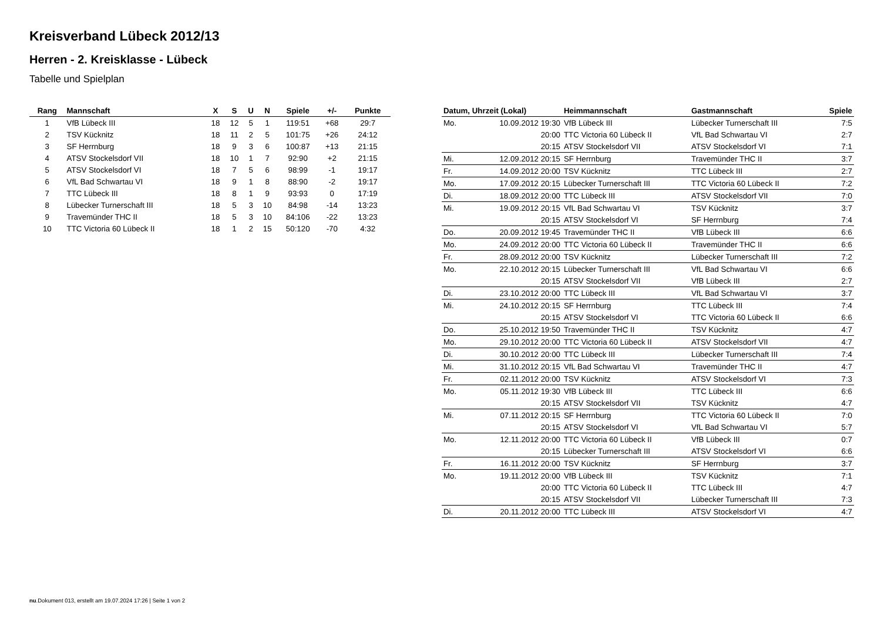Kreisverband Lübeck 2012/13
Herren - 2. Kreisklasse - Lübeck
Tabelle und Spielplan
| Rang | Mannschaft | X | S | U | N | Spiele | +/- | Punkte |
| --- | --- | --- | --- | --- | --- | --- | --- | --- |
| 1 | VfB Lübeck III | 18 | 12 | 5 | 1 | 119:51 | +68 | 29:7 |
| 2 | TSV Kücknitz | 18 | 11 | 2 | 5 | 101:75 | +26 | 24:12 |
| 3 | SF Herrnburg | 18 | 9 | 3 | 6 | 100:87 | +13 | 21:15 |
| 4 | ATSV Stockelsdorf VII | 18 | 10 | 1 | 7 | 92:90 | +2 | 21:15 |
| 5 | ATSV Stockelsdorf VI | 18 | 7 | 5 | 6 | 98:99 | -1 | 19:17 |
| 6 | VfL Bad Schwartau VI | 18 | 9 | 1 | 8 | 88:90 | -2 | 19:17 |
| 7 | TTC Lübeck III | 18 | 8 | 1 | 9 | 93:93 | 0 | 17:19 |
| 8 | Lübecker Turnerschaft III | 18 | 5 | 3 | 10 | 84:98 | -14 | 13:23 |
| 9 | Travemünder THC II | 18 | 5 | 3 | 10 | 84:106 | -22 | 13:23 |
| 10 | TTC Victoria 60 Lübeck II | 18 | 1 | 2 | 15 | 50:120 | -70 | 4:32 |
| Datum, Uhrzeit (Lokal) | | Heimmannschaft | Gastmannschaft | Spiele |
| --- | --- | --- | --- | --- |
| Mo. | 10.09.2012 19:30 | VfB Lübeck III | Lübecker Turnerschaft III | 7:5 |
| | 20:00 | TTC Victoria 60 Lübeck II | VfL Bad Schwartau VI | 2:7 |
| | 20:15 | ATSV Stockelsdorf VII | ATSV Stockelsdorf VI | 7:1 |
| Mi. | 12.09.2012 20:15 | SF Herrnburg | Travemünder THC II | 3:7 |
| Fr. | 14.09.2012 20:00 | TSV Kücknitz | TTC Lübeck III | 2:7 |
| Mo. | 17.09.2012 20:15 | Lübecker Turnerschaft III | TTC Victoria 60 Lübeck II | 7:2 |
| Di. | 18.09.2012 20:00 | TTC Lübeck III | ATSV Stockelsdorf VII | 7:0 |
| Mi. | 19.09.2012 20:15 | VfL Bad Schwartau VI | TSV Kücknitz | 3:7 |
| | 20:15 | ATSV Stockelsdorf VI | SF Herrnburg | 7:4 |
| Do. | 20.09.2012 19:45 | Travemünder THC II | VfB Lübeck III | 6:6 |
| Mo. | 24.09.2012 20:00 | TTC Victoria 60 Lübeck II | Travemünder THC II | 6:6 |
| Fr. | 28.09.2012 20:00 | TSV Kücknitz | Lübecker Turnerschaft III | 7:2 |
| Mo. | 22.10.2012 20:15 | Lübecker Turnerschaft III | VfL Bad Schwartau VI | 6:6 |
| | 20:15 | ATSV Stockelsdorf VII | VfB Lübeck III | 2:7 |
| Di. | 23.10.2012 20:00 | TTC Lübeck III | VfL Bad Schwartau VI | 3:7 |
| Mi. | 24.10.2012 20:15 | SF Herrnburg | TTC Lübeck III | 7:4 |
| | 20:15 | ATSV Stockelsdorf VI | TTC Victoria 60 Lübeck II | 6:6 |
| Do. | 25.10.2012 19:50 | Travemünder THC II | TSV Kücknitz | 4:7 |
| Mo. | 29.10.2012 20:00 | TTC Victoria 60 Lübeck II | ATSV Stockelsdorf VII | 4:7 |
| Di. | 30.10.2012 20:00 | TTC Lübeck III | Lübecker Turnerschaft III | 7:4 |
| Mi. | 31.10.2012 20:15 | VfL Bad Schwartau VI | Travemünder THC II | 4:7 |
| Fr. | 02.11.2012 20:00 | TSV Kücknitz | ATSV Stockelsdorf VI | 7:3 |
| Mo. | 05.11.2012 19:30 | VfB Lübeck III | TTC Lübeck III | 6:6 |
| | 20:15 | ATSV Stockelsdorf VII | TSV Kücknitz | 4:7 |
| Mi. | 07.11.2012 20:15 | SF Herrnburg | TTC Victoria 60 Lübeck II | 7:0 |
| | 20:15 | ATSV Stockelsdorf VI | VfL Bad Schwartau VI | 5:7 |
| Mo. | 12.11.2012 20:00 | TTC Victoria 60 Lübeck II | VfB Lübeck III | 0:7 |
| | 20:15 | Lübecker Turnerschaft III | ATSV Stockelsdorf VI | 6:6 |
| Fr. | 16.11.2012 20:00 | TSV Kücknitz | SF Herrnburg | 3:7 |
| Mo. | 19.11.2012 20:00 | VfB Lübeck III | TSV Kücknitz | 7:1 |
| | 20:00 | TTC Victoria 60 Lübeck II | TTC Lübeck III | 4:7 |
| | 20:15 | ATSV Stockelsdorf VII | Lübecker Turnerschaft III | 7:3 |
| Di. | 20.11.2012 20:00 | TTC Lübeck III | ATSV Stockelsdorf VI | 4:7 |
nu.Dokument 013, erstellt am 19.07.2024 17:26 | Seite 1 von 2